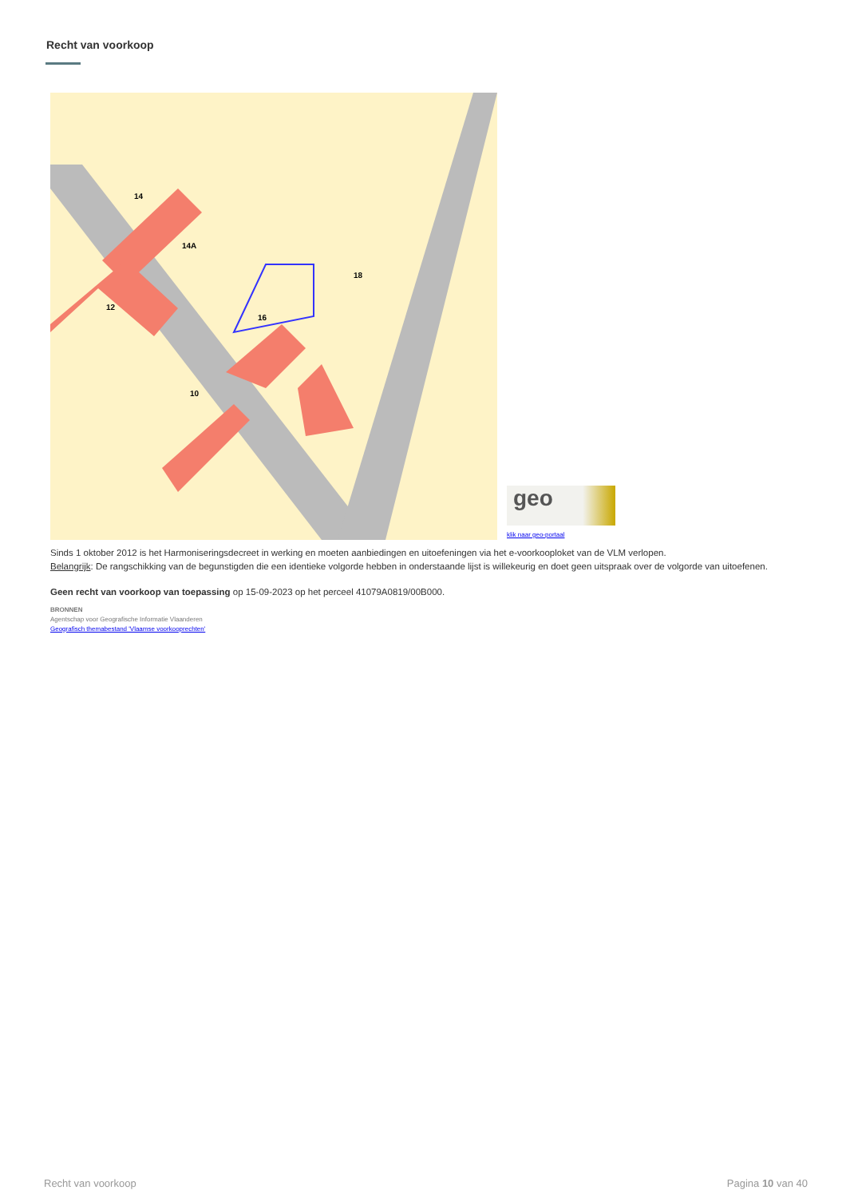Recht van voorkoop
14
14A
12
16
18
10
geo
klik naar geo-portaal
Sinds 1 oktober 2012 is het Harmoniseringsdecreet in werking en moeten aanbiedingen en uitoefeningen via het e-voorkooploket van de VLM verlopen.
Belangrijk: De rangschikking van de begunstigden die een identieke volgorde hebben in onderstaande lijst is willekeurig en doet geen uitspraak over de volgorde van uitoefenen.
Geen recht van voorkoop van toepassing op 15-09-2023 op het perceel 41079A0819/00B000.
BRONNEN
Agentschap voor Geografische Informatie Vlaanderen
Geografisch themabestand 'Vlaamse voorkooprechten'
Recht van voorkoop Pagina 10 van 40